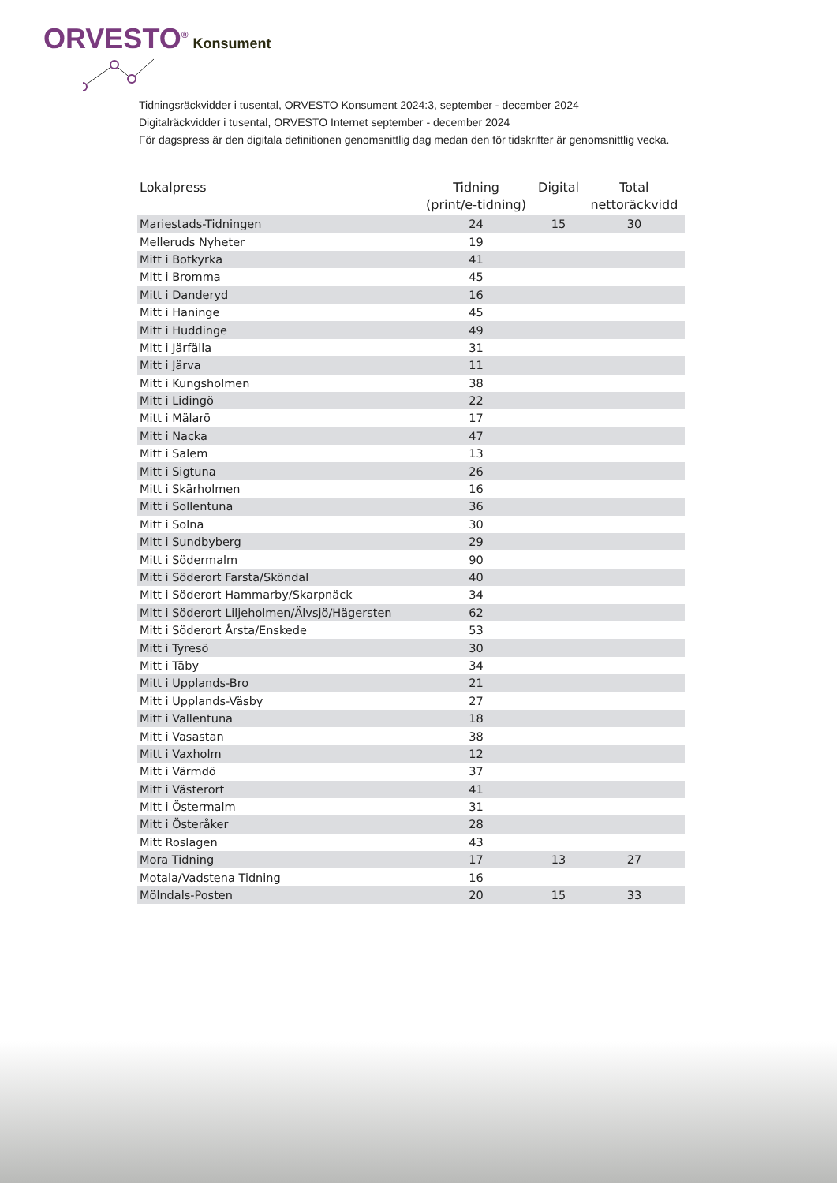ORVESTO<sup>®</sup> Konsument
Tidningsräckvidder i tusental, ORVESTO Konsument 2024:3, september - december 2024
Digitalräckvidder i tusental, ORVESTO Internet september - december 2024
För dagspress är den digitala definitionen genomsnittlig dag medan den för tidskrifter är genomsnittlig vecka.
| Lokalpress | Tidning (print/e-tidning) | Digital | Total nettoräckvidd |
| --- | --- | --- | --- |
| Mariestads-Tidningen | 24 | 15 | 30 |
| Melleruds Nyheter | 19 | | |
| Mitt i Botkyrka | 41 | | |
| Mitt i Bromma | 45 | | |
| Mitt i Danderyd | 16 | | |
| Mitt i Haninge | 45 | | |
| Mitt i Huddinge | 49 | | |
| Mitt i Järfälla | 31 | | |
| Mitt i Järva | 11 | | |
| Mitt i Kungsholmen | 38 | | |
| Mitt i Lidingö | 22 | | |
| Mitt i Mälarö | 17 | | |
| Mitt i Nacka | 47 | | |
| Mitt i Salem | 13 | | |
| Mitt i Sigtuna | 26 | | |
| Mitt i Skärholmen | 16 | | |
| Mitt i Sollentuna | 36 | | |
| Mitt i Solna | 30 | | |
| Mitt i Sundbyberg | 29 | | |
| Mitt i Södermalm | 90 | | |
| Mitt i Söderort Farsta/Sköndal | 40 | | |
| Mitt i Söderort Hammarby/Skarpnäck | 34 | | |
| Mitt i Söderort Liljeholmen/Älvsjö/Hägersten | 62 | | |
| Mitt i Söderort Årsta/Enskede | 53 | | |
| Mitt i Tyresö | 30 | | |
| Mitt i Täby | 34 | | |
| Mitt i Upplands-Bro | 21 | | |
| Mitt i Upplands-Väsby | 27 | | |
| Mitt i Vallentuna | 18 | | |
| Mitt i Vasastan | 38 | | |
| Mitt i Vaxholm | 12 | | |
| Mitt i Värmdö | 37 | | |
| Mitt i Västerort | 41 | | |
| Mitt i Östermalm | 31 | | |
| Mitt i Österåker | 28 | | |
| Mitt Roslagen | 43 | | |
| Mora Tidning | 17 | 13 | 27 |
| Motala/Vadstena Tidning | 16 | | |
| Mölndals-Posten | 20 | 15 | 33 |